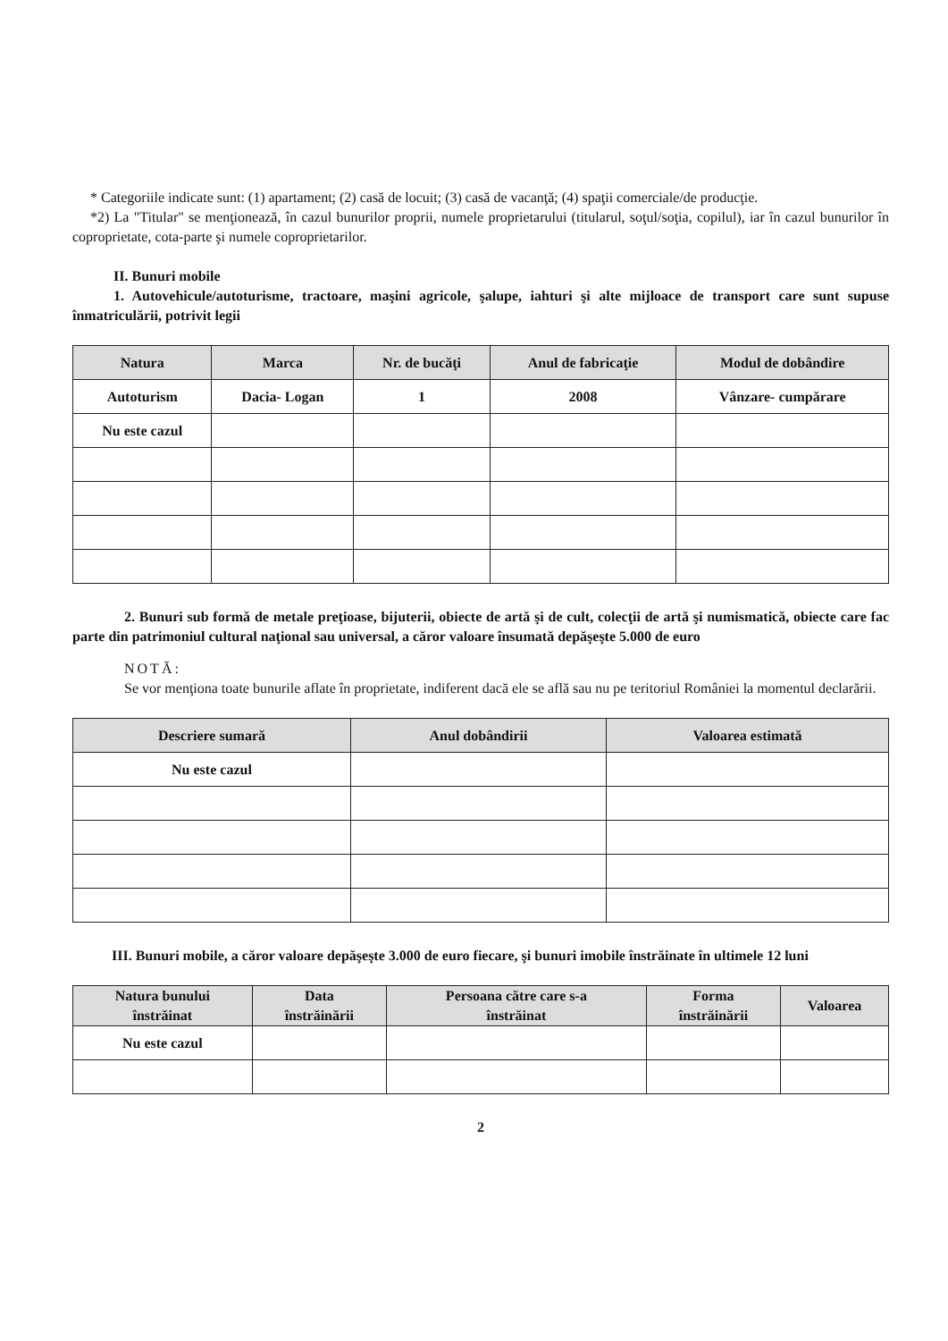* Categoriile indicate sunt: (1) apartament; (2) casă de locuit; (3) casă de vacanţă; (4) spaţii comerciale/de producţie.
*2) La "Titular" se menţionează, în cazul bunurilor proprii, numele proprietarului (titularul, soţul/soţia, copilul), iar în cazul bunurilor în coproprietate, cota-parte şi numele coproprietarilor.
II. Bunuri mobile
1. Autovehicule/autoturisme, tractoare, maşini agricole, şalupe, iahturi şi alte mijloace de transport care sunt supuse înmatriculării, potrivit legii
| Natura | Marca | Nr. de bucăţi | Anul de fabricaţie | Modul de dobândire |
| --- | --- | --- | --- | --- |
| Autoturism | Dacia- Logan | 1 | 2008 | Vânzare- cumpărare |
| Nu este cazul | | | | |
2. Bunuri sub formă de metale preţioase, bijuterii, obiecte de artă şi de cult, colecţii de artă şi numismatică, obiecte care fac parte din patrimoniul cultural naţional sau universal, a căror valoare însumată depăşeşte 5.000 de euro
NOTĂ:
Se vor menţiona toate bunurile aflate în proprietate, indiferent dacă ele se află sau nu pe teritoriul României la momentul declarării.
| Descriere sumară | Anul dobândirii | Valoarea estimată |
| --- | --- | --- |
| Nu este cazul | | |
III. Bunuri mobile, a căror valoare depăşeşte 3.000 de euro fiecare, şi bunuri imobile înstrăinate în ultimele 12 luni
| Natura bunului înstrăinat | Data înstrăinării | Persoana către care s-a înstrăinat | Forma înstrăinării | Valoarea |
| --- | --- | --- | --- | --- |
| Nu este cazul | | | | |
2